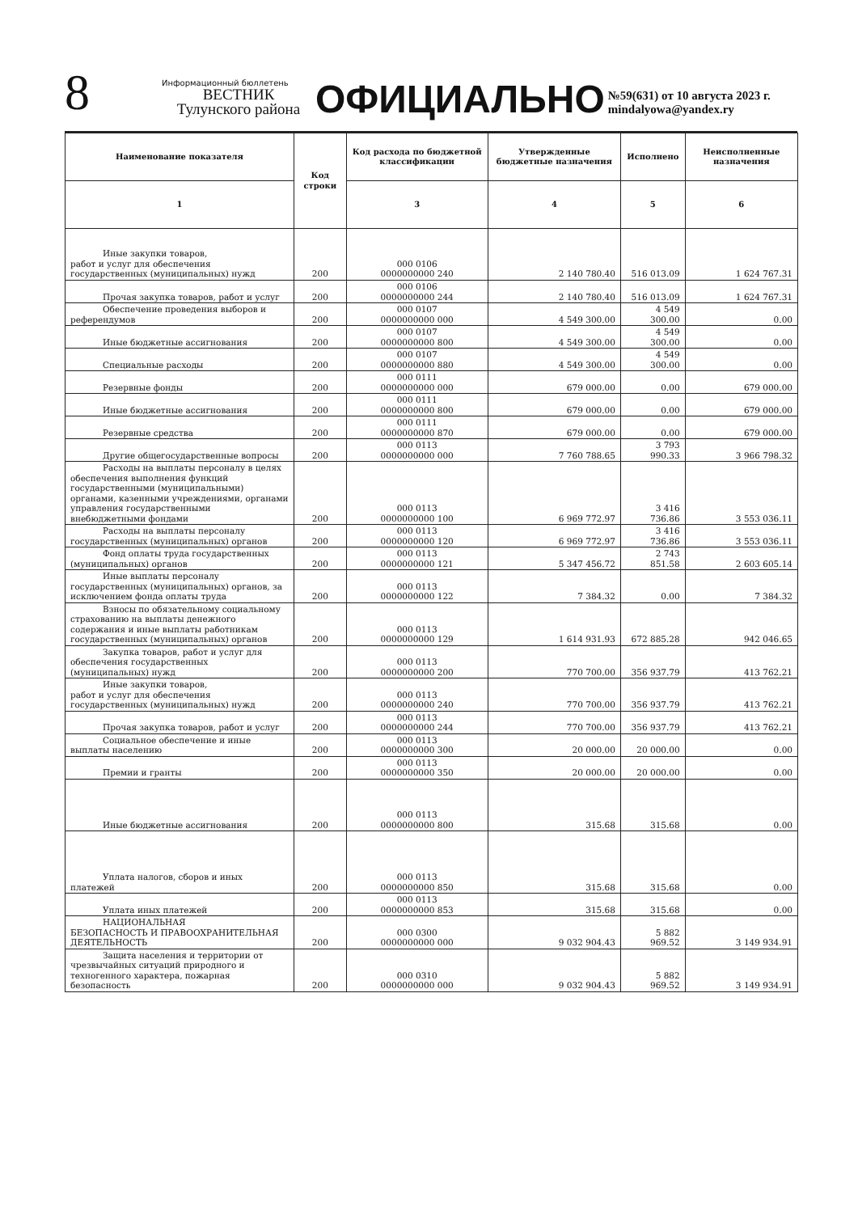8
Информационный бюллетень
ВЕСТНИК
Тулунского района
ОФИЦИАЛЬНО
№59(631) от 10 августа 2023 г.
mindalyowa@yandex.ry
| Наименование показателя | Код строки | Код расхода по бюджетной классификации | Утвержденные бюджетные назначения | Исполнено | Неисполненные назначения |
| --- | --- | --- | --- | --- | --- |
| 1 | | 3 | 4 | 5 | 6 |
| Иные закупки товаров, работ и услуг для обеспечения государственных (муниципальных) нужд | 200 | 000 0106 0000000000 240 | 2 140 780.40 | 516 013.09 | 1 624 767.31 |
| Прочая закупка товаров, работ и услуг | 200 | 000 0106 0000000000 244 | 2 140 780.40 | 516 013.09 | 1 624 767.31 |
| Обеспечение проведения выборов и референдумов | 200 | 000 0107 0000000000 000 | 4 549 300.00 | 4 549 300.00 | 0.00 |
| Иные бюджетные ассигнования | 200 | 000 0107 0000000000 800 | 4 549 300.00 | 4 549 300.00 | 0.00 |
| Специальные расходы | 200 | 000 0107 0000000000 880 | 4 549 300.00 | 4 549 300.00 | 0.00 |
| Резервные фонды | 200 | 000 0111 0000000000 000 | 679 000.00 | 0.00 | 679 000.00 |
| Иные бюджетные ассигнования | 200 | 000 0111 0000000000 800 | 679 000.00 | 0.00 | 679 000.00 |
| Резервные средства | 200 | 000 0111 0000000000 870 | 679 000.00 | 0.00 | 679 000.00 |
| Другие общегосударственные вопросы | 200 | 000 0113 0000000000 000 | 7 760 788.65 | 3 793 990.33 | 3 966 798.32 |
| Расходы на выплаты персоналу в целях обеспечения выполнения функций государственными (муниципальными) органами, казенными учреждениями, органами управления государственными внебюджетными фондами | 200 | 000 0113 0000000000 100 | 6 969 772.97 | 3 416 736.86 | 3 553 036.11 |
| Расходы на выплаты персоналу государственных (муниципальных) органов | 200 | 000 0113 0000000000 120 | 6 969 772.97 | 3 416 736.86 | 3 553 036.11 |
| Фонд оплаты труда государственных (муниципальных) органов | 200 | 000 0113 0000000000 121 | 5 347 456.72 | 2 743 851.58 | 2 603 605.14 |
| Иные выплаты персоналу государственных (муниципальных) органов, за исключением фонда оплаты труда | 200 | 000 0113 0000000000 122 | 7 384.32 | 0.00 | 7 384.32 |
| Взносы по обязательному социальному страхованию на выплаты денежного содержания и иные выплаты работникам государственных (муниципальных) органов | 200 | 000 0113 0000000000 129 | 1 614 931.93 | 672 885.28 | 942 046.65 |
| Закупка товаров, работ и услуг для обеспечения государственных (муниципальных) нужд | 200 | 000 0113 0000000000 200 | 770 700.00 | 356 937.79 | 413 762.21 |
| Иные закупки товаров, работ и услуг для обеспечения государственных (муниципальных) нужд | 200 | 000 0113 0000000000 240 | 770 700.00 | 356 937.79 | 413 762.21 |
| Прочая закупка товаров, работ и услуг | 200 | 000 0113 0000000000 244 | 770 700.00 | 356 937.79 | 413 762.21 |
| Социальное обеспечение и иные выплаты населению | 200 | 000 0113 0000000000 300 | 20 000.00 | 20 000.00 | 0.00 |
| Премии и гранты | 200 | 000 0113 0000000000 350 | 20 000.00 | 20 000.00 | 0.00 |
| Иные бюджетные ассигнования | 200 | 000 0113 0000000000 800 | 315.68 | 315.68 | 0.00 |
| Уплата налогов, сборов и иных платежей | 200 | 000 0113 0000000000 850 | 315.68 | 315.68 | 0.00 |
| Уплата иных платежей | 200 | 000 0113 0000000000 853 | 315.68 | 315.68 | 0.00 |
| НАЦИОНАЛЬНАЯ БЕЗОПАСНОСТЬ И ПРАВООХРАНИТЕЛЬНАЯ ДЕЯТЕЛЬНОСТЬ | 200 | 000 0300 0000000000 000 | 9 032 904.43 | 5 882 969.52 | 3 149 934.91 |
| Защита населения и территории от чрезвычайных ситуаций природного и техногенного характера, пожарная безопасность | 200 | 000 0310 0000000000 000 | 9 032 904.43 | 5 882 969.52 | 3 149 934.91 |